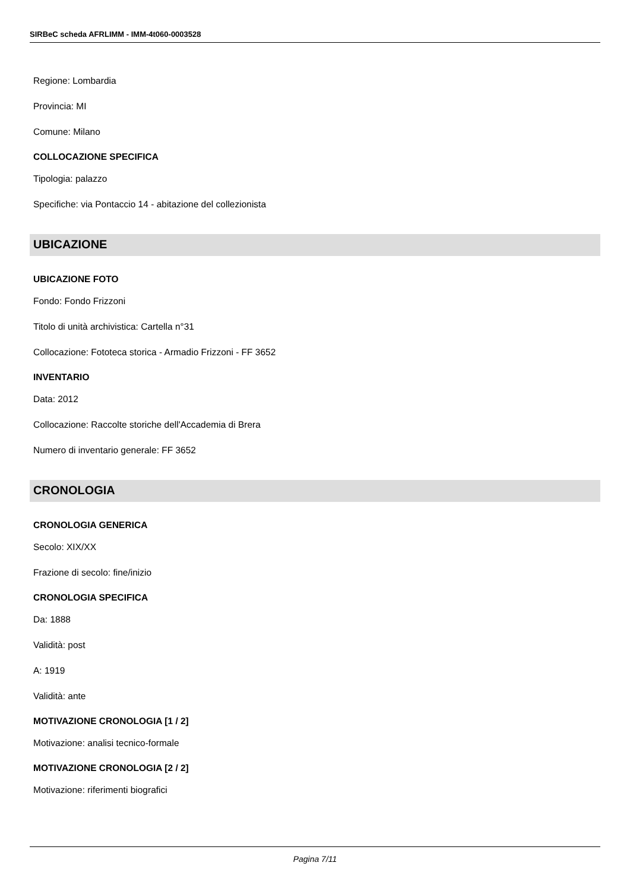SIRBeC scheda AFRLIMM - IMM-4t060-0003528
Regione: Lombardia
Provincia: MI
Comune: Milano
COLLOCAZIONE SPECIFICA
Tipologia: palazzo
Specifiche: via Pontaccio 14 - abitazione del collezionista
UBICAZIONE
UBICAZIONE FOTO
Fondo: Fondo Frizzoni
Titolo di unità archivistica: Cartella n°31
Collocazione: Fototeca storica - Armadio Frizzoni - FF 3652
INVENTARIO
Data: 2012
Collocazione: Raccolte storiche dell'Accademia di Brera
Numero di inventario generale: FF 3652
CRONOLOGIA
CRONOLOGIA GENERICA
Secolo: XIX/XX
Frazione di secolo: fine/inizio
CRONOLOGIA SPECIFICA
Da: 1888
Validità: post
A: 1919
Validità: ante
MOTIVAZIONE CRONOLOGIA [1 / 2]
Motivazione: analisi tecnico-formale
MOTIVAZIONE CRONOLOGIA [2 / 2]
Motivazione: riferimenti biografici
Pagina 7/11